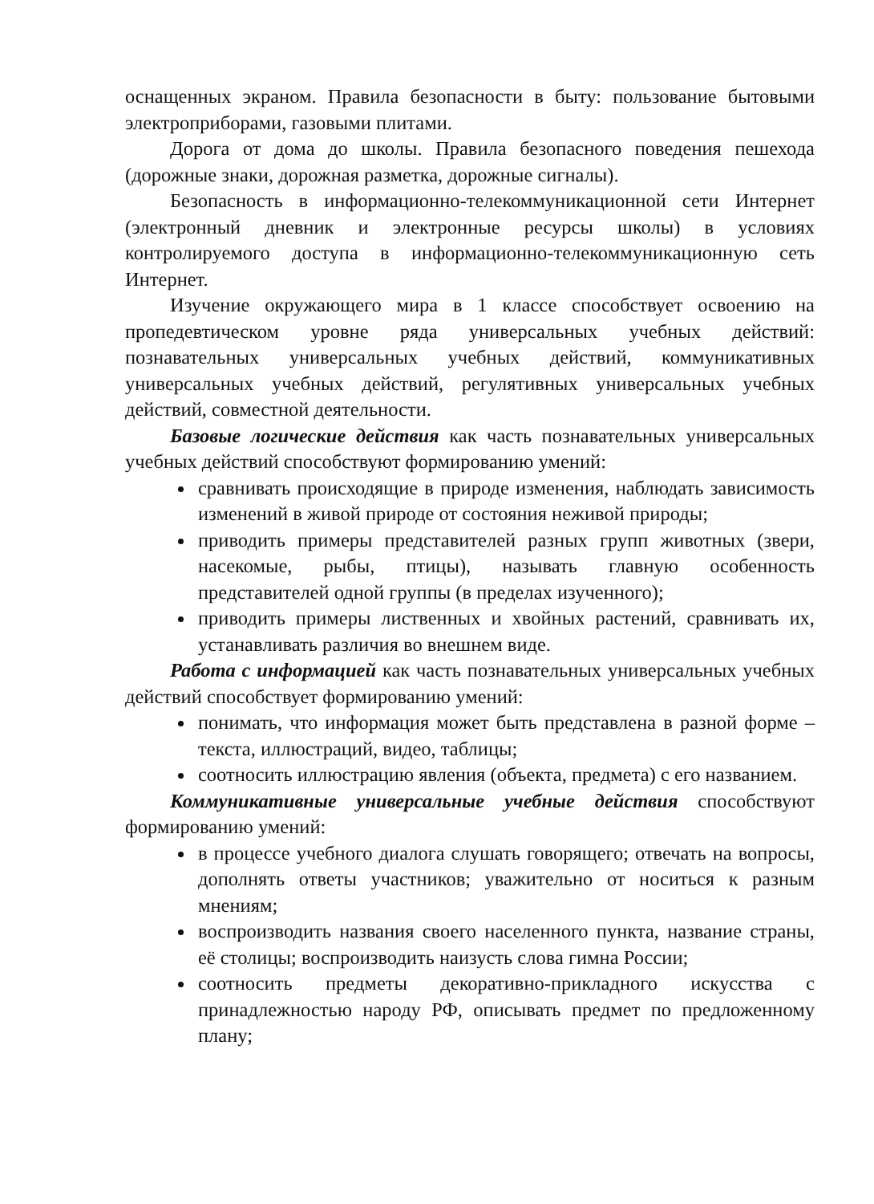оснащенных экраном. Правила безопасности в быту: пользование бытовыми электроприборами, газовыми плитами.
Дорога от дома до школы. Правила безопасного поведения пешехода (дорожные знаки, дорожная разметка, дорожные сигналы).
Безопасность в информационно-телекоммуникационной сети Интернет (электронный дневник и электронные ресурсы школы) в условиях контролируемого доступа в информационно-телекоммуникационную сеть Интернет.
Изучение окружающего мира в 1 классе способствует освоению на пропедевтическом уровне ряда универсальных учебных действий: познавательных универсальных учебных действий, коммуникативных универсальных учебных действий, регулятивных универсальных учебных действий, совместной деятельности.
Базовые логические действия как часть познавательных универсальных учебных действий способствуют формированию умений:
сравнивать происходящие в природе изменения, наблюдать зависимость изменений в живой природе от состояния неживой природы;
приводить примеры представителей разных групп животных (звери, насекомые, рыбы, птицы), называть главную особенность представителей одной группы (в пределах изученного);
приводить примеры лиственных и хвойных растений, сравнивать их, устанавливать различия во внешнем виде.
Работа с информацией как часть познавательных универсальных учебных действий способствует формированию умений:
понимать, что информация может быть представлена в разной форме – текста, иллюстраций, видео, таблицы;
соотносить иллюстрацию явления (объекта, предмета) с его названием.
Коммуникативные универсальные учебные действия способствуют формированию умений:
в процессе учебного диалога слушать говорящего; отвечать на вопросы, дополнять ответы участников; уважительно от носиться к разным мнениям;
воспроизводить названия своего населенного пункта, название страны, её столицы; воспроизводить наизусть слова гимна России;
соотносить предметы декоративно-прикладного искусства с принадлежностью народу РФ, описывать предмет по предложенному плану;